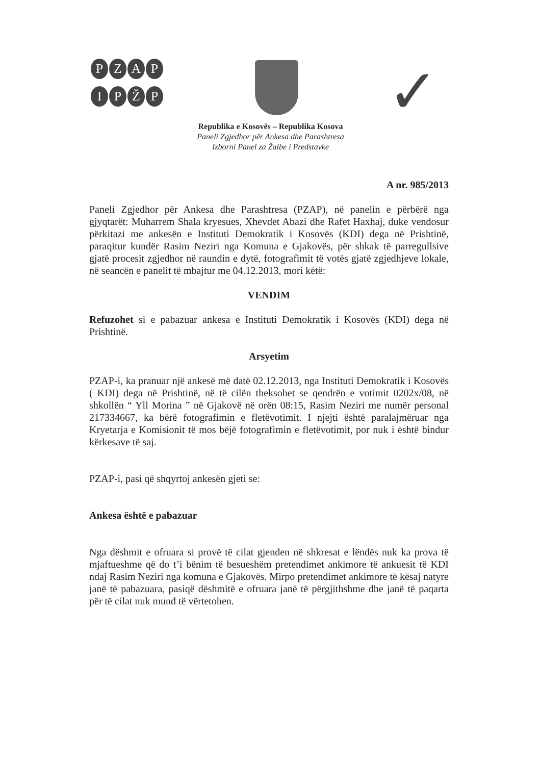PZAP
IPŽP
✓
Republika e Kosovës – Republika Kosova
Paneli Zgjedhor për Ankesa dhe Parashtresa
Izborni Panel za Žalbe i Predstavke
A nr. 985/2013
Paneli Zgjedhor për Ankesa dhe Parashtresa (PZAP), në panelin e përbërë nga gjyqtarët: Muharrem Shala kryesues, Xhevdet Abazi dhe Rafet Haxhaj, duke vendosur përkitazi me ankesën e Instituti Demokratik i Kosovës (KDI) dega në Prishtinë, paraqitur kundër Rasim Neziri nga Komuna e Gjakovës, për shkak të parregullsive gjatë procesit zgjedhor në raundin e dytë, fotografimit të votës gjatë zgjedhjeve lokale, në seancën e panelit të mbajtur me 04.12.2013, mori këtë:
VENDIM
Refuzohet si e pabazuar ankesa e Instituti Demokratik i Kosovës (KDI) dega në Prishtinë.
Arsyetim
PZAP-i, ka pranuar një ankesë më datë 02.12.2013, nga Instituti Demokratik i Kosovës ( KDI) dega në Prishtinë, në të cilën theksohet se qendrën e votimit 0202x/08, në shkollën “ Yll Morina ” në Gjakovë në orën 08:15, Rasim Neziri me numër personal 217334667, ka bërë fotografimin e fletëvotimit. I njejti është paralajmëruar nga Kryetarja e Komisionit të mos bëjë fotografimin e fletëvotimit, por nuk i është bindur kërkesave të saj.
PZAP-i, pasi që shqyrtoj ankesën gjeti se:
Ankesa është e pabazuar
Nga dëshmit e ofruara si provë të cilat gjenden në shkresat e lëndës nuk ka prova të mjaftueshme që do t’i bënim të besueshëm pretendimet ankimore të ankuesit të KDI ndaj Rasim Neziri nga komuna e Gjakovës. Mirpo pretendimet ankimore të kësaj natyre janë të pabazuara, pasiqë dëshmitë e ofruara janë të përgjithshme dhe janë të paqarta për të cilat nuk mund të vërtetohen.